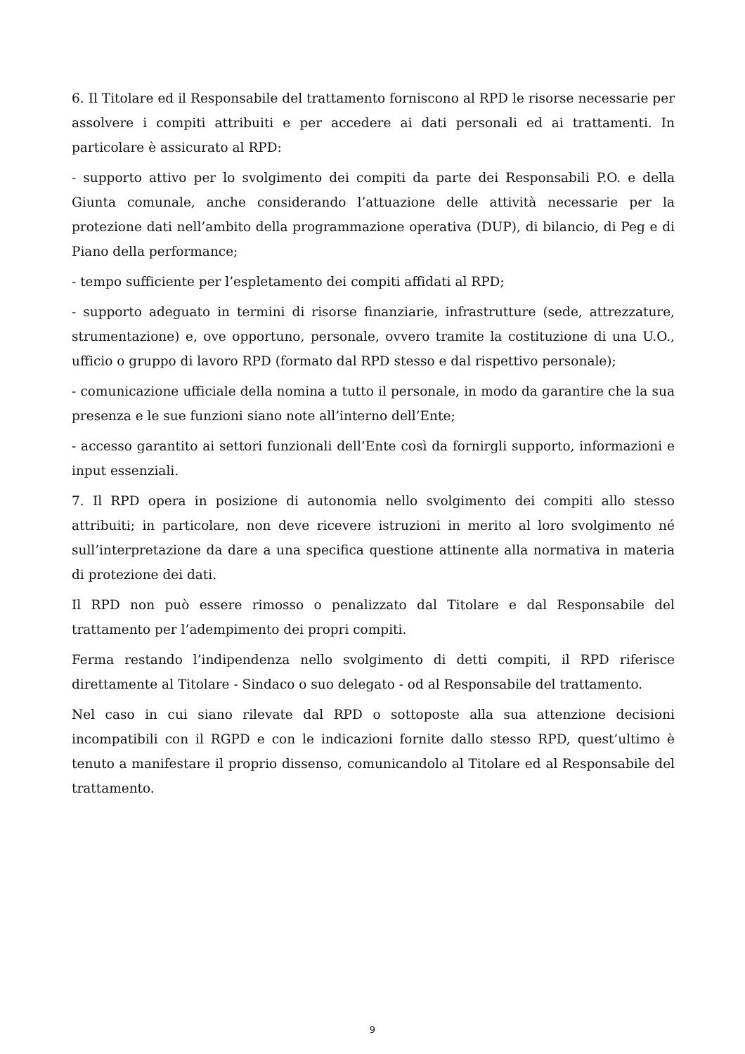6. Il Titolare ed il Responsabile del trattamento forniscono al RPD le risorse necessarie per assolvere i compiti attribuiti e per accedere ai dati personali ed ai trattamenti. In particolare è assicurato al RPD:
- supporto attivo per lo svolgimento dei compiti da parte dei Responsabili P.O. e della Giunta comunale, anche considerando l’attuazione delle attività necessarie per la protezione dati nell’ambito della programmazione operativa (DUP), di bilancio, di Peg e di Piano della performance;
- tempo sufficiente per l’espletamento dei compiti affidati al RPD;
- supporto adeguato in termini di risorse finanziarie, infrastrutture (sede, attrezzature, strumentazione) e, ove opportuno, personale, ovvero tramite la costituzione di una U.O., ufficio o gruppo di lavoro RPD (formato dal RPD stesso e dal rispettivo personale);
- comunicazione ufficiale della nomina a tutto il personale, in modo da garantire che la sua presenza e le sue funzioni siano note all’interno dell’Ente;
- accesso garantito ai settori funzionali dell’Ente così da fornirgli supporto, informazioni e input essenziali.
7. Il RPD opera in posizione di autonomia nello svolgimento dei compiti allo stesso attribuiti; in particolare, non deve ricevere istruzioni in merito al loro svolgimento né sull’interpretazione da dare a una specifica questione attinente alla normativa in materia di protezione dei dati.
Il RPD non può essere rimosso o penalizzato dal Titolare e dal Responsabile del trattamento per l’adempimento dei propri compiti.
Ferma restando l’indipendenza nello svolgimento di detti compiti, il RPD riferisce direttamente al Titolare - Sindaco o suo delegato - od al Responsabile del trattamento.
Nel caso in cui siano rilevate dal RPD o sottoposte alla sua attenzione decisioni incompatibili con il RGPD e con le indicazioni fornite dallo stesso RPD, quest’ultimo è tenuto a manifestare il proprio dissenso, comunicandolo al Titolare ed al Responsabile del trattamento.
9